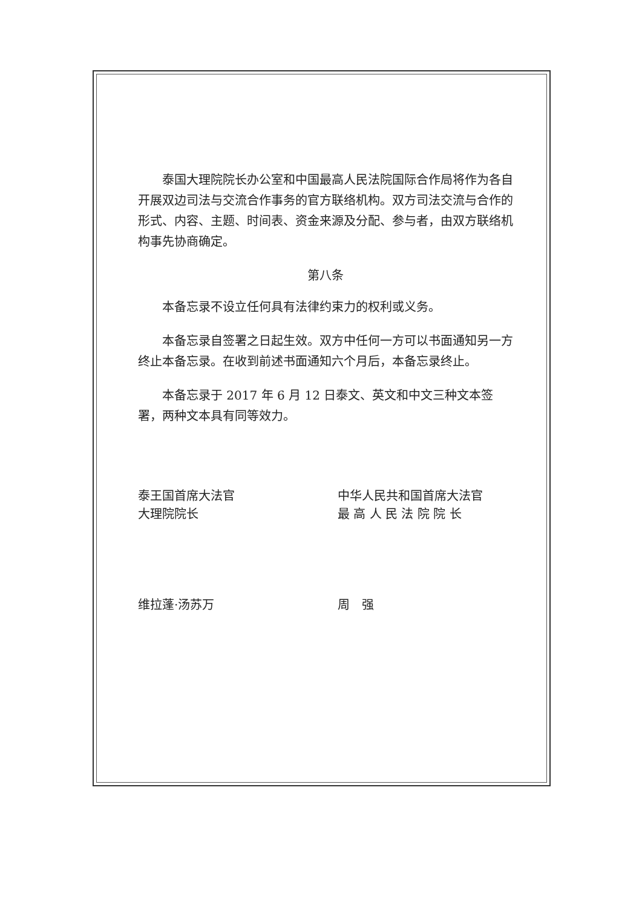泰国大理院院长办公室和中国最高人民法院国际合作局将作为各自开展双边司法与交流合作事务的官方联络机构。双方司法交流与合作的形式、内容、主题、时间表、资金来源及分配、参与者，由双方联络机构事先协商确定。
第八条
本备忘录不设立任何具有法律约束力的权利或义务。
本备忘录自签署之日起生效。双方中任何一方可以书面通知另一方终止本备忘录。在收到前述书面通知六个月后，本备忘录终止。
本备忘录于 2017 年 6 月 12 日泰文、英文和中文三种文本签署，两种文本具有同等效力。
泰王国首席大法官
大理院院长
维拉蓬·汤苏万
中华人民共和国首席大法官
最 高 人 民 法 院 院 长
周　强